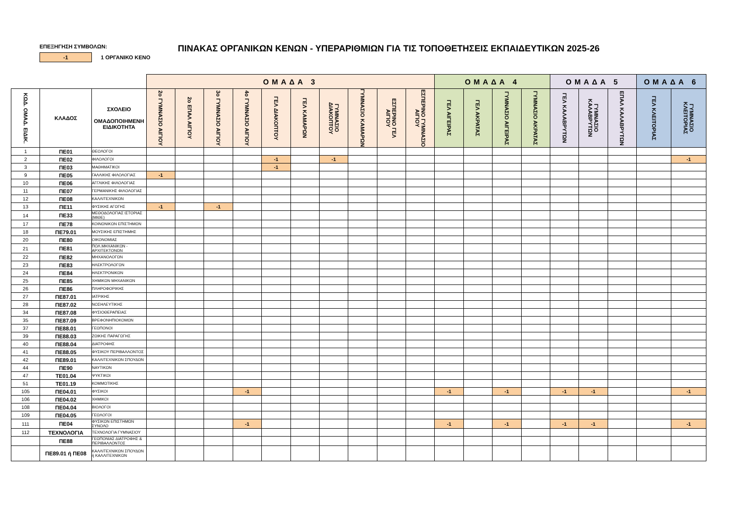ΕΠΕΞΗΓΗΣΗ ΣΥΜΒΟΛΩΝ:
-1 1 ΟΡΓΑΝΙΚΟ ΚΕΝΟ
ΠΙΝΑΚΑΣ ΟΡΓΑΝΙΚΩΝ ΚΕΝΩΝ - ΥΠΕΡΑΡΙΘΜΙΩΝ ΓΙΑ ΤΙΣ ΤΟΠΟΘΕΤΗΣΕΙΣ ΕΚΠΑΙΔΕΥΤΙΚΩΝ 2025-26
| | | | ΟΜΑΔΑ 3 | | | | | | | | | | ΟΜΑΔΑ 4 | | | | ΟΜΑΔΑ 5 | | | ΟΜΑΔΑ 6 | |
| --- | --- | --- | --- | --- | --- | --- | --- | --- | --- | --- | --- | --- | --- | --- | --- | --- | --- | --- | --- | --- | --- |
| ΚΩΔ. ΟΜΑΔ. ΕΙΔΙΚ. | ΚΛΑΔΟΣ | ΣΧΟΛΕΙΟ ΟΜΑΔΟΠΟΙΗΜΕΝΗ ΕΙΔΙΚΟΤΗΤΑ | 2ο ΓΥΜΝΑΣΙΟ ΑΙΓΙΟΥ | 2ο ΕΠΑΛ ΑΙΓΙΟΥ | 3ο ΓΥΜΝΑΣΙΟ ΑΙΓΙΟΥ | 4ο ΓΥΜΝΑΣΙΟ ΑΙΓΙΟΥ | ΓΕΛ ΔΙΑΚΟΠΤΟΥ | ΓΕΛ ΚΑΜΑΡΩΝ | ΓΥΜΝΑΣΙΟ ΔΙΑΚΟΠΤΟΥ | ΓΥΜΝΑΣΙΟ ΚΑΜΑΡΩΝ | ΕΣΠΕΡΙΝΟ ΓΕΛ ΑΙΓΙΟΥ | ΕΣΠΕΡΙΝΟ ΓΥΜΝΑΣΙΟ ΑΙΓΙΟΥ | ΓΕΛ ΑΙΓΕΙΡΑΣ | ΓΕΛ ΑΚΡΑΤΑΣ | ΓΥΜΝΑΣΙΟ ΑΙΓΕΙΡΑΣ | ΓΥΜΝΑΣΙΟ ΑΚΡΑΤΑΣ | ΓΕΛ ΚΑΛΑΒΡΥΤΩΝ | ΓΥΜΝΑΣΙΟ ΚΑΛΑΒΡΥΤΩΝ | ΕΠΑΛ ΚΑΛΑΒΡΥΤΩΝ | ΓΕΛ ΚΛΕΙΤΟΡΙΑΣ | ΓΥΜΝΑΣΙΟ ΚΛΕΙΤΟΡΙΑΣ |
| 1 | ΠΕ01 | ΘΕΟΛΟΓΟΙ | | | | | | | | | | | | | | | | | | | |
| 2 | ΠΕ02 | ΦΙΛΟΛΟΓΟΙ | | | | | -1 | | -1 | | | | | | | | | | | | -1 |
| 3 | ΠΕ03 | ΜΑΘΗΜΑΤΙΚΟΙ | | | | | -1 | | | | | | | | | | | | | | |
| 9 | ΠΕ05 | ΓΑΛΛΙΚΗΣ ΦΙΛΟΛΟΓΙΑΣ | -1 | | | | | | | | | | | | | | | | | | |
| 10 | ΠΕ06 | ΑΓΓΛΙΚΗΣ ΦΙΛΟΛΟΓΙΑΣ | | | | | | | | | | | | | | | | | | | |
| 11 | ΠΕ07 | ΓΕΡΜΑΝΙΚΗΣ ΦΙΛΟΛΟΓΙΑΣ | | | | | | | | | | | | | | | | | | | |
| 12 | ΠΕ08 | ΚΑΛΛΙΤΕΧΝΙΚΩΝ | | | | | | | | | | | | | | | | | | | |
| 13 | ΠΕ11 | ΦΥΣΙΚΗΣ ΑΓΩΓΗΣ | -1 | | -1 | | | | | | | | | | | | | | | | |
| 14 | ΠΕ33 | ΜΕΘΟΔΟΛΟΓΙΑΣ ΙΣΤΟΡΙΑΣ (ΜΙΘΕ) | | | | | | | | | | | | | | | | | | | |
| 17 | ΠΕ78 | ΚΟΙΝΩΝΙΚΩΝ ΕΠΙΣΤΗΜΩΝ | | | | | | | | | | | | | | | | | | | |
| 18 | ΠΕ79.01 | ΜΟΥΣΙΚΗΣ ΕΠΙΣΤΗΜΗΣ | | | | | | | | | | | | | | | | | | | |
| 20 | ΠΕ80 | ΟΙΚΟΝΟΜΙΑΣ | | | | | | | | | | | | | | | | | | | |
| 21 | ΠΕ81 | ΠΟΛ.ΜΗΧΑΝΙΚΩΝ - ΑΡΧΙΤΕΚΤΟΝΩΝ | | | | | | | | | | | | | | | | | | | |
| 22 | ΠΕ82 | ΜΗΧΑΝΟΛΟΓΩΝ | | | | | | | | | | | | | | | | | | | |
| 23 | ΠΕ83 | ΗΛΕΚΤΡΟΛΟΓΩΝ | | | | | | | | | | | | | | | | | | | |
| 24 | ΠΕ84 | ΗΛΕΚΤΡΟΝΙΚΩΝ | | | | | | | | | | | | | | | | | | | |
| 25 | ΠΕ85 | ΧΗΜΙΚΩΝ ΜΗΧΑΝΙΚΩΝ | | | | | | | | | | | | | | | | | | | |
| 26 | ΠΕ86 | ΠΛΗΡΟΦΟΡΙΚΗΣ | | | | | | | | | | | | | | | | | | | |
| 27 | ΠΕ87.01 | ΙΑΤΡΙΚΗΣ | | | | | | | | | | | | | | | | | | | |
| 28 | ΠΕ87.02 | ΝΟΣΗΛΕΥΤΙΚΗΣ | | | | | | | | | | | | | | | | | | | |
| 34 | ΠΕ87.08 | ΦΥΣΙΟΘΕΡΑΠΕΙΑΣ | | | | | | | | | | | | | | | | | | | |
| 35 | ΠΕ87.09 | ΒΡΕΦΟΝΗΠΙΟΚΟΜΩΝ | | | | | | | | | | | | | | | | | | | |
| 37 | ΠΕ88.01 | ΓΕΩΠΟΝΟΙ | | | | | | | | | | | | | | | | | | | |
| 39 | ΠΕ88.03 | ΖΩΙΚΗΣ ΠΑΡΑΓΩΓΗΣ | | | | | | | | | | | | | | | | | | | |
| 40 | ΠΕ88.04 | ΔΙΑΤΡΟΦΗΣ | | | | | | | | | | | | | | | | | | | |
| 41 | ΠΕ88.05 | ΦΥΣΙΚΟΥ ΠΕΡΙΒΑΛΛΟΝΤΟΣ | | | | | | | | | | | | | | | | | | | |
| 42 | ΠΕ89.01 | ΚΑΛΛΙΤΕΧΝΙΚΩΝ ΣΠΟΥΔΩΝ | | | | | | | | | | | | | | | | | | | |
| 44 | ΠΕ90 | ΝΑΥΤΙΚΩΝ | | | | | | | | | | | | | | | | | | | |
| 47 | ΤΕ01.04 | ΨΥΚΤΙΚΟΙ | | | | | | | | | | | | | | | | | | | |
| 51 | ΤΕ01.19 | ΚΟΜΜΩΤΙΚΗΣ | | | | | | | | | | | | | | | | | | | |
| 105 | ΠΕ04.01 | ΦΥΣΙΚΟΙ | | | | -1 | | | | | | | -1 | | -1 | | -1 | -1 | | | -1 |
| 106 | ΠΕ04.02 | ΧΗΜΙΚΟΙ | | | | | | | | | | | | | | | | | | | |
| 108 | ΠΕ04.04 | ΒΙΟΛΟΓΟΙ | | | | | | | | | | | | | | | | | | | |
| 109 | ΠΕ04.05 | ΓΕΩΛΟΓΟΙ | | | | | | | | | | | | | | | | | | | |
| 111 | ΠΕ04 | ΦΥΣΙΚΩΝ ΕΠΙΣΤΗΜΩΝ ΣΥΝΟΛΟ | | | | -1 | | | | | | | -1 | | -1 | | -1 | -1 | | | -1 |
| 112 | ΤΕΧΝΟΛΟΓΙΑ | ΤΕΧΝΟΛΟΓΙΑ ΓΥΜΝΑΣΙΟΥ | | | | | | | | | | | | | | | | | | | |
| | ΠΕ88 | ΓΕΩΠΟΝΙΑΣ ΔΙΑΤΡΟΦΗΣ & ΠΕΡΙΒΑΛΛΟΝΤΟΣ | | | | | | | | | | | | | | | | | | | |
| | ΠΕ89.01 ή ΠΕ08 | ΚΑΛΛΙΤΕΧΝΙΚΩΝ ΣΠΟΥΔΩΝ ή ΚΑΛΛΙΤΕΧΝΙΚΩΝ | | | | | | | | | | | | | | | | | | | |